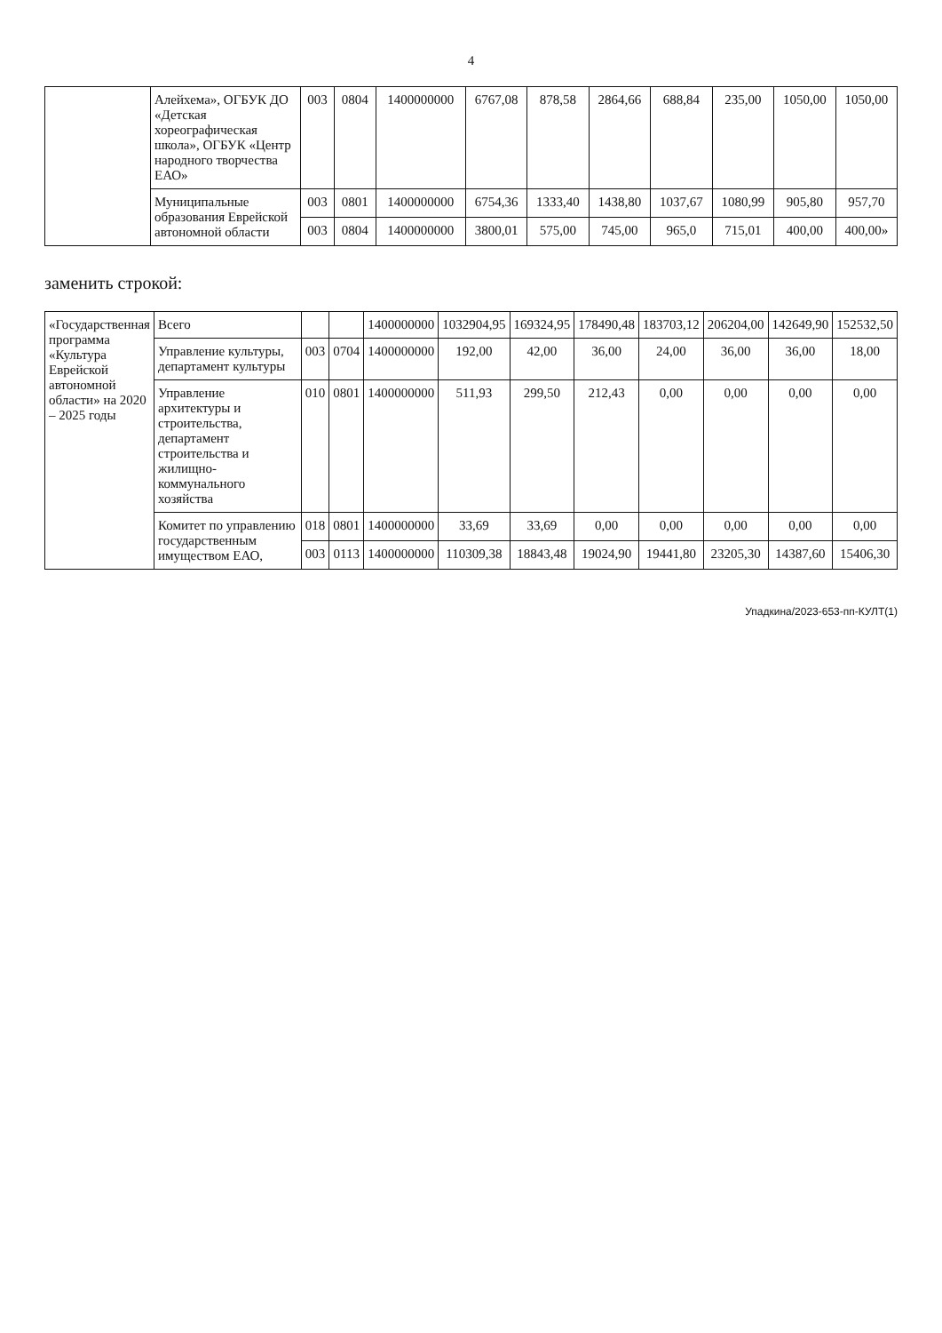4
| | Алейхема», ОГБУК ДО «Детская хореографическая школа», ОГБУК «Центр народного творчества ЕАО» | 003 | 0804 | 1400000000 | 6767,08 | 878,58 | 2864,66 | 688,84 | 235,00 | 1050,00 | 1050,00 |
| | Муниципальные образования Еврейской автономной области | 003 | 0801 | 1400000000 | 6754,36 | 1333,40 | 1438,80 | 1037,67 | 1080,99 | 905,80 | 957,70 |
| | | 003 | 0804 | 1400000000 | 3800,01 | 575,00 | 745,00 | 965,0 | 715,01 | 400,00 | 400,00» |
заменить строкой:
| «Государственная программа «Культура Еврейской автономной области» на 2020 – 2025 годы | Всего | | | 1400000000 | 1032904,95 | 169324,95 | 178490,48 | 183703,12 | 206204,00 | 142649,90 | 152532,50 |
| | Управление культуры, департамент культуры | 003 | 0704 | 1400000000 | 192,00 | 42,00 | 36,00 | 24,00 | 36,00 | 36,00 | 18,00 |
| | Управление архитектуры и строительства, департамент строительства и жилищно-коммунального хозяйства | 010 | 0801 | 1400000000 | 511,93 | 299,50 | 212,43 | 0,00 | 0,00 | 0,00 | 0,00 |
| | Комитет по управлению государственным имуществом ЕАО, | 018 | 0801 | 1400000000 | 33,69 | 33,69 | 0,00 | 0,00 | 0,00 | 0,00 | 0,00 |
| | | 003 | 0113 | 1400000000 | 110309,38 | 18843,48 | 19024,90 | 19441,80 | 23205,30 | 14387,60 | 15406,30 |
Упадкина/2023-653-пп-КУЛТ(1)